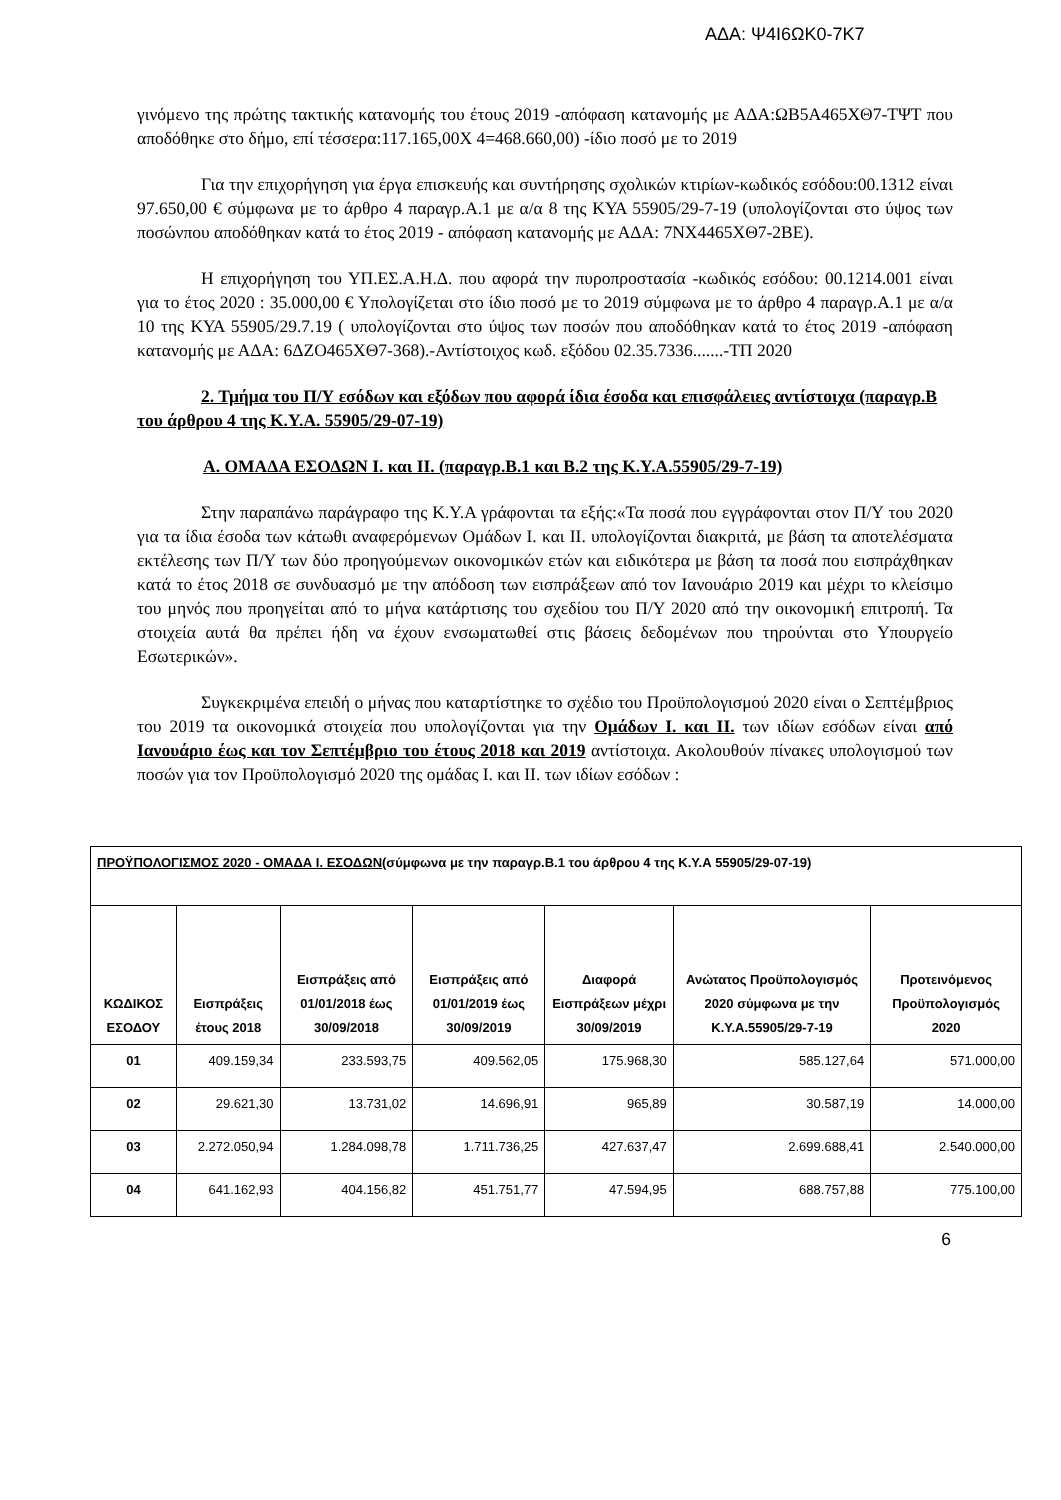ΑΔΑ: Ψ4Ι6ΩΚ0-7Κ7
γινόμενο της πρώτης τακτικής κατανομής του έτους 2019 -απόφαση κατανομής με ΑΔΑ:ΩΒ5Α465ΧΘ7-ΤΨΤ που αποδόθηκε στο δήμο, επί τέσσερα:117.165,00Χ 4=468.660,00) -ίδιο ποσό με το 2019
Για την επιχορήγηση για έργα επισκευής και συντήρησης σχολικών κτιρίων-κωδικός εσόδου:00.1312 είναι 97.650,00 € σύμφωνα με το άρθρο 4 παραγρ.Α.1 με α/α 8 της ΚΥΑ 55905/29-7-19 (υπολογίζονται στο ύψος των ποσώνπου αποδόθηκαν κατά το έτος 2019 - απόφαση κατανομής με ΑΔΑ: 7ΝΧ4465ΧΘ7-2ΒΕ).
Η επιχορήγηση του ΥΠ.ΕΣ.Α.Η.Δ. που αφορά την πυροπροστασία -κωδικός εσόδου: 00.1214.001 είναι για το έτος 2020 : 35.000,00 € Υπολογίζεται στο ίδιο ποσό με το 2019 σύμφωνα με το άρθρο 4 παραγρ.Α.1 με α/α 10 της ΚΥΑ 55905/29.7.19 ( υπολογίζονται στο ύψος των ποσών που αποδόθηκαν κατά το έτος 2019 -απόφαση κατανομής με ΑΔΑ: 6ΔΖΟ465ΧΘ7-368).-Αντίστοιχος κωδ. εξόδου 02.35.7336.......-ΤΠ 2020
2. Τμήμα του Π/Υ εσόδων και εξόδων που αφορά ίδια έσοδα και επισφάλειες αντίστοιχα (παραγρ.Β του άρθρου 4 της Κ.Υ.Α. 55905/29-07-19)
Α. ΟΜΑΔΑ ΕΣΟΔΩΝ Ι. και ΙΙ. (παραγρ.Β.1 και Β.2 της Κ.Υ.Α.55905/29-7-19)
Στην παραπάνω παράγραφο της Κ.Υ.Α γράφονται τα εξής:«Τα ποσά που εγγράφονται στον Π/Υ του 2020 για τα ίδια έσοδα των κάτωθι αναφερόμενων Ομάδων Ι. και ΙΙ. υπολογίζονται διακριτά, με βάση τα αποτελέσματα εκτέλεσης των Π/Υ των δύο προηγούμενων οικονομικών ετών και ειδικότερα με βάση τα ποσά που εισπράχθηκαν κατά το έτος 2018 σε συνδυασμό με την απόδοση των εισπράξεων από τον Ιανουάριο 2019 και μέχρι το κλείσιμο του μηνός που προηγείται από το μήνα κατάρτισης του σχεδίου του Π/Υ 2020 από την οικονομική επιτροπή. Τα στοιχεία αυτά θα πρέπει ήδη να έχουν ενσωματωθεί στις βάσεις δεδομένων που τηρούνται στο Υπουργείο Εσωτερικών».
Συγκεκριμένα επειδή ο μήνας που καταρτίστηκε το σχέδιο του Προϋπολογισμού 2020 είναι ο Σεπτέμβριος του 2019 τα οικονομικά στοιχεία που υπολογίζονται για την Ομάδων Ι. και ΙΙ. των ιδίων εσόδων είναι από Ιανουάριο έως και τον Σεπτέμβριο του έτους 2018 και 2019 αντίστοιχα. Ακολουθούν πίνακες υπολογισμού των ποσών για τον Προϋπολογισμό 2020 της ομάδας Ι. και ΙΙ. των ιδίων εσόδων :
| ΠΡΟΫΠΟΛΟΓΙΣΜΟΣ 2020 - ΟΜΑΔΑ Ι. ΕΣΟΔΩΝ (σύμφωνα με την παραγρ.Β.1 του άρθρου 4 της Κ.Υ.Α 55905/29-07-19) | | | | | | |
| ΚΩΔΙΚΟΣ ΕΣΟΔΟΥ | Εισπράξεις έτους 2018 | Εισπράξεις από 01/01/2018 έως 30/09/2018 | Εισπράξεις από 01/01/2019 έως 30/09/2019 | Διαφορά Εισπράξεων μέχρι 30/09/2019 | Ανώτατος Προϋπολογισμός 2020 σύμφωνα με την Κ.Υ.Α.55905/29-7-19 | Προτεινόμενος Προϋπολογισμός 2020 |
| 01 | 409.159,34 | 233.593,75 | 409.562,05 | 175.968,30 | 585.127,64 | 571.000,00 |
| 02 | 29.621,30 | 13.731,02 | 14.696,91 | 965,89 | 30.587,19 | 14.000,00 |
| 03 | 2.272.050,94 | 1.284.098,78 | 1.711.736,25 | 427.637,47 | 2.699.688,41 | 2.540.000,00 |
| 04 | 641.162,93 | 404.156,82 | 451.751,77 | 47.594,95 | 688.757,88 | 775.100,00 |
6